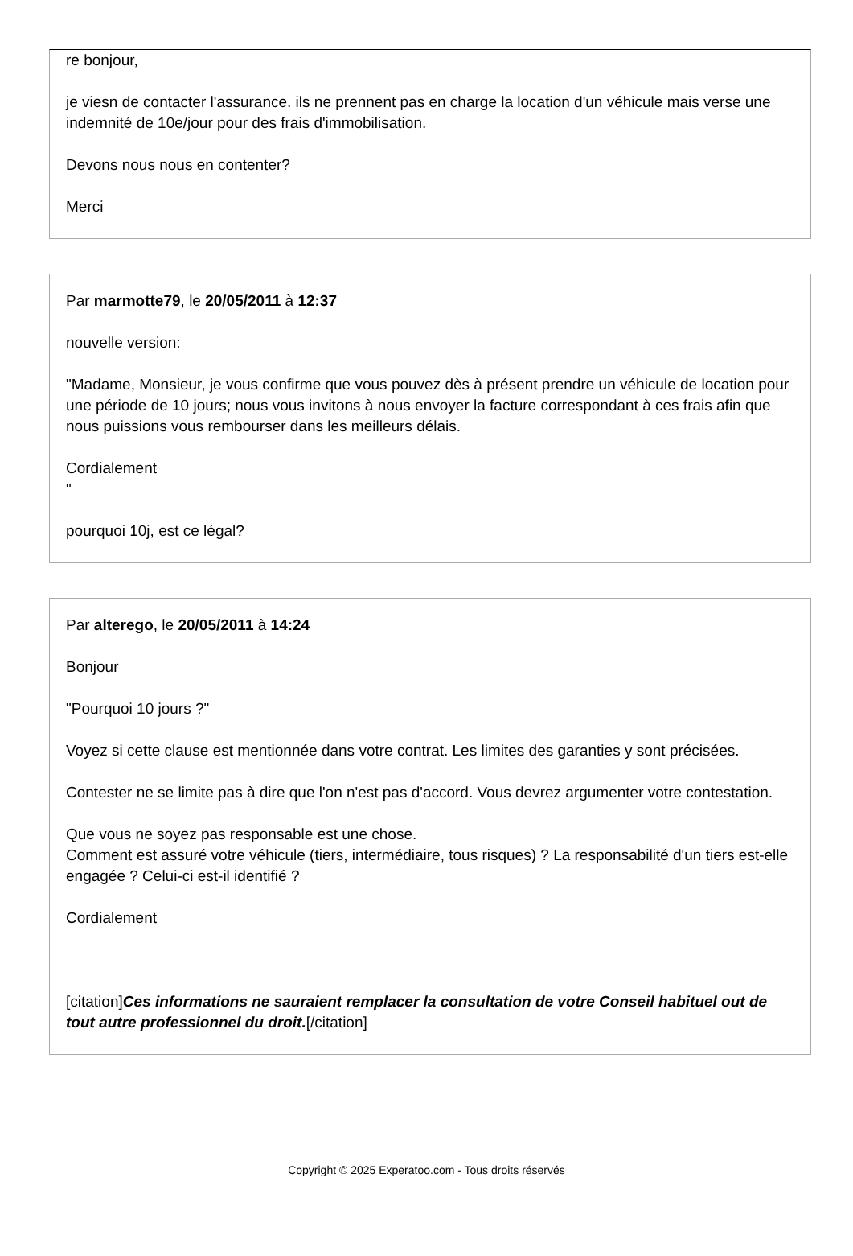re bonjour,
je viesn de contacter l'assurance. ils ne prennent pas en charge la location d'un véhicule mais verse une indemnité de 10e/jour pour des frais d'immobilisation.
Devons nous nous en contenter?
Merci
Par marmotte79, le 20/05/2011 à 12:37
nouvelle version:
"Madame, Monsieur, je vous confirme que vous pouvez dès à présent prendre un véhicule de location pour une période de 10 jours; nous vous invitons à nous envoyer la facture correspondant à ces frais afin que nous puissions vous rembourser dans les meilleurs délais.
Cordialement
"
pourquoi 10j, est ce légal?
Par alterego, le 20/05/2011 à 14:24
Bonjour
"Pourquoi 10 jours ?"
Voyez si cette clause est mentionnée dans votre contrat. Les limites des garanties y sont précisées.
Contester ne se limite pas à dire que l'on n'est pas d'accord. Vous devrez argumenter votre contestation.
Que vous ne soyez pas responsable est une chose.
Comment est assuré votre véhicule (tiers, intermédiaire, tous risques) ? La responsabilité d'un tiers est-elle engagée ? Celui-ci est-il identifié ?
Cordialement
[citation]Ces informations ne sauraient remplacer la consultation de votre Conseil habituel out de tout autre professionnel du droit.[/citation]
Copyright © 2025 Experatoo.com - Tous droits réservés